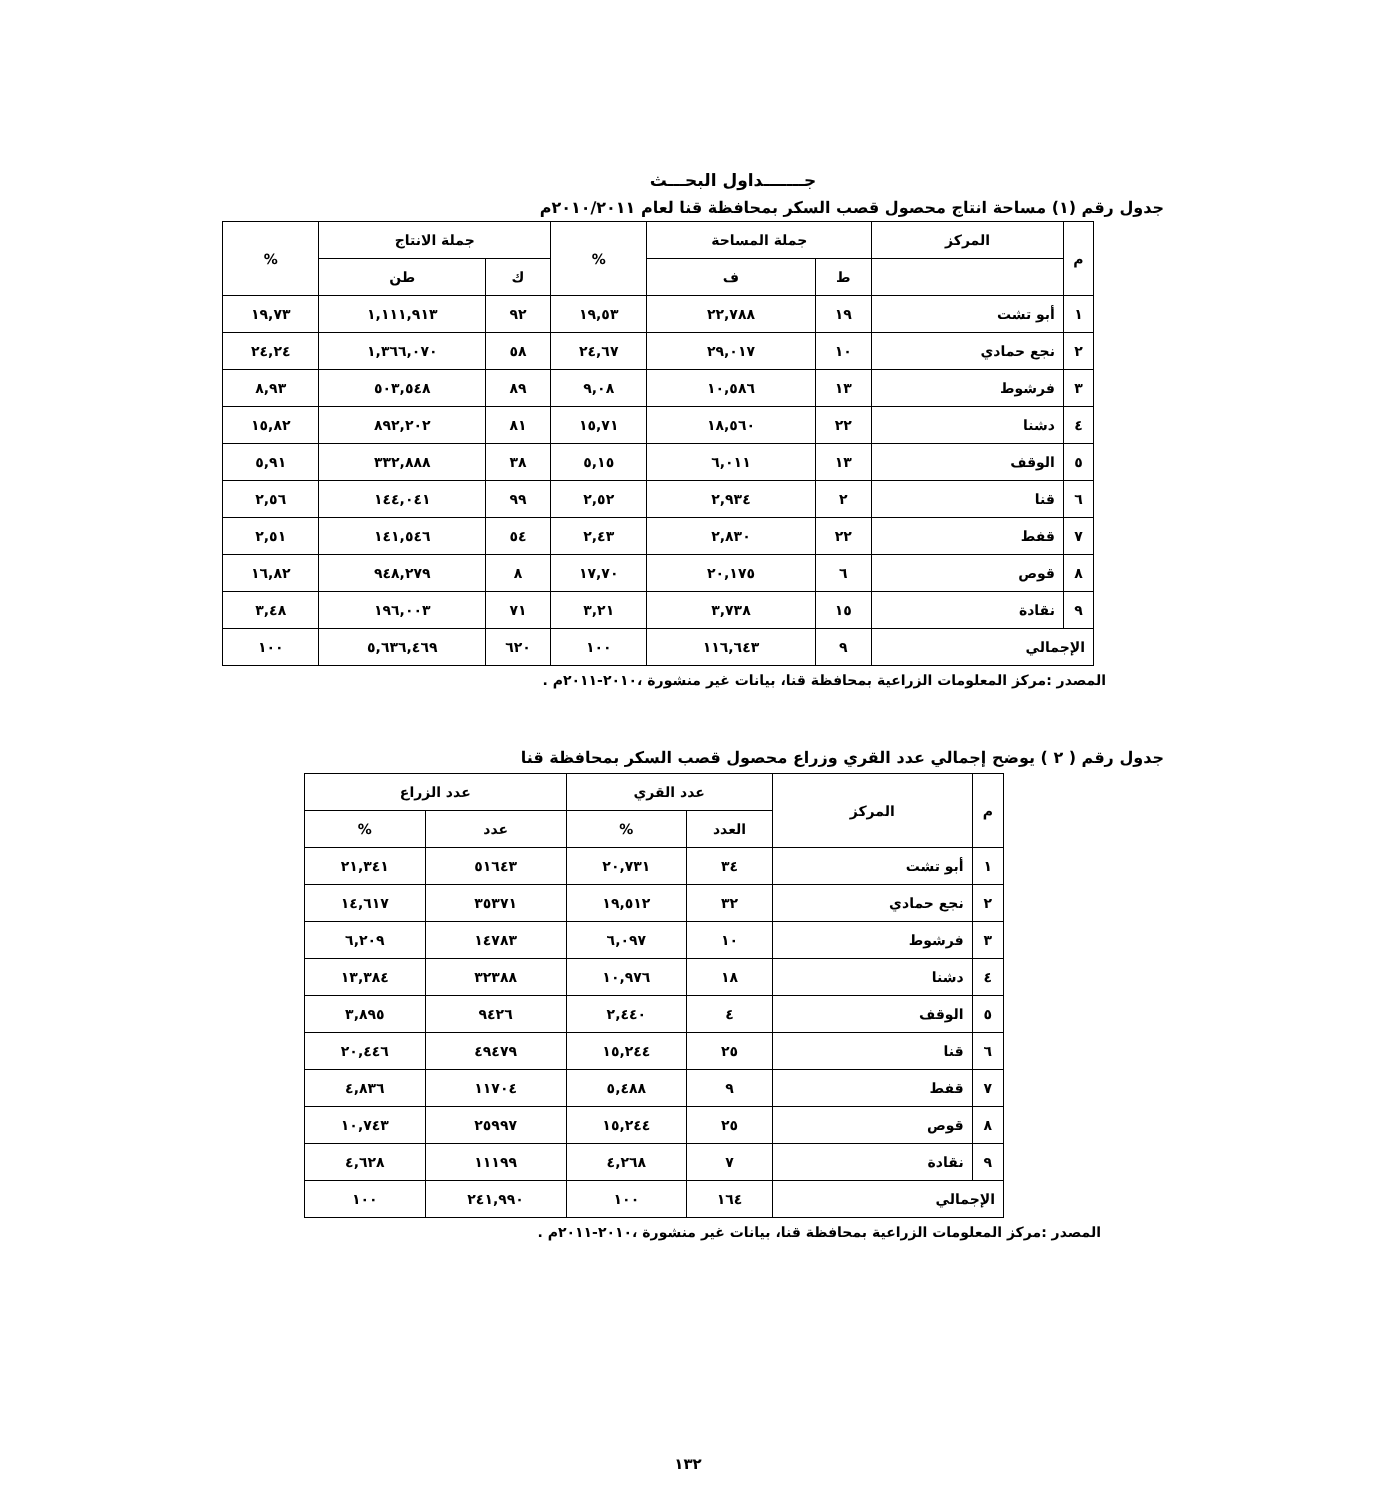جـــــــداول البحـــث
جدول رقم (١) مساحة انتاج محصول قصب السكر بمحافظة قنا لعام ٢٠١٠/٢٠١١م
| م | المركز | جملة المساحة | | % | جملة الانتاج | | % |
| --- | --- | --- | --- | --- | --- | --- | --- |
| | | ط | ف | | ك | طن | |
| ١ | أبو تشت | ١٩ | ٢٢,٧٨٨ | ١٩,٥٣ | ٩٢ | ١,١١١,٩١٣ | ١٩,٧٣ |
| ٢ | نجع حمادي | ١٠ | ٢٩,٠١٧ | ٢٤,٦٧ | ٥٨ | ١,٣٦٦,٠٧٠ | ٢٤,٢٤ |
| ٣ | فرشوط | ١٣ | ١٠,٥٨٦ | ٩,٠٨ | ٨٩ | ٥٠٣,٥٤٨ | ٨,٩٣ |
| ٤ | دشنا | ٢٢ | ١٨,٥٦٠ | ١٥,٧١ | ٨١ | ٨٩٢,٢٠٢ | ١٥,٨٢ |
| ٥ | الوقف | ١٣ | ٦,٠١١ | ٥,١٥ | ٣٨ | ٣٣٢,٨٨٨ | ٥,٩١ |
| ٦ | قنا | ٢ | ٢,٩٣٤ | ٢,٥٢ | ٩٩ | ١٤٤,٠٤١ | ٢,٥٦ |
| ٧ | قفط | ٢٢ | ٢,٨٣٠ | ٢,٤٣ | ٥٤ | ١٤١,٥٤٦ | ٢,٥١ |
| ٨ | قوص | ٦ | ٢٠,١٧٥ | ١٧,٧٠ | ٨ | ٩٤٨,٢٧٩ | ١٦,٨٢ |
| ٩ | نقادة | ١٥ | ٣,٧٣٨ | ٣,٢١ | ٧١ | ١٩٦,٠٠٣ | ٣,٤٨ |
| الإجمالي | | ٩ | ١١٦,٦٤٣ | ١٠٠ | ٦٢٠ | ٥,٦٣٦,٤٦٩ | ١٠٠ |
المصدر :مركز المعلومات الزراعية بمحافظة قنا، بيانات غير منشورة ،٢٠١٠-٢٠١١م .
جدول رقم ( ٢ ) يوضح إجمالي عدد القري وزراع محصول قصب السكر بمحافظة قنا
| م | المركز | عدد القري | | عدد الزراع | |
| --- | --- | --- | --- | --- | --- |
| | | العدد | % | عدد | % |
| ١ | أبو تشت | ٣٤ | ٢٠,٧٣١ | ٥١٦٤٣ | ٢١,٣٤١ |
| ٢ | نجع حمادي | ٣٢ | ١٩,٥١٢ | ٣٥٣٧١ | ١٤,٦١٧ |
| ٣ | فرشوط | ١٠ | ٦,٠٩٧ | ١٤٧٨٣ | ٦,٢٠٩ |
| ٤ | دشنا | ١٨ | ١٠,٩٧٦ | ٣٢٣٨٨ | ١٣,٣٨٤ |
| ٥ | الوقف | ٤ | ٢,٤٤٠ | ٩٤٢٦ | ٣,٨٩٥ |
| ٦ | قنا | ٢٥ | ١٥,٢٤٤ | ٤٩٤٧٩ | ٢٠,٤٤٦ |
| ٧ | قفط | ٩ | ٥,٤٨٨ | ١١٧٠٤ | ٤,٨٣٦ |
| ٨ | قوص | ٢٥ | ١٥,٢٤٤ | ٢٥٩٩٧ | ١٠,٧٤٣ |
| ٩ | نقادة | ٧ | ٤,٢٦٨ | ١١١٩٩ | ٤,٦٢٨ |
| الإجمالي | | ١٦٤ | ١٠٠ | ٢٤١,٩٩٠ | ١٠٠ |
المصدر :مركز المعلومات الزراعية بمحافظة قنا، بيانات غير منشورة ،٢٠١٠-٢٠١١م .
١٣٢